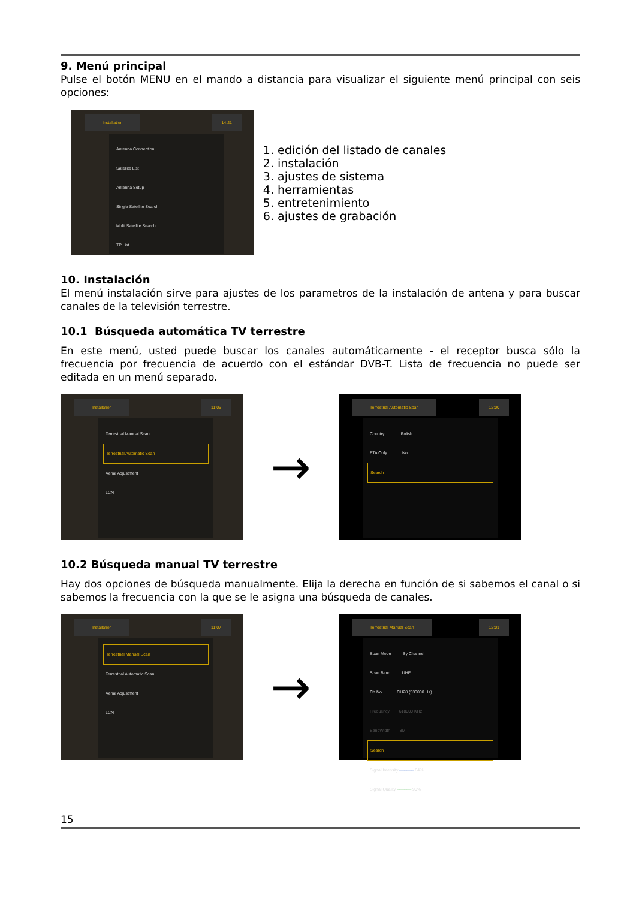9. Menú principal
Pulse el botón MENU en el mando a distancia para visualizar el siguiente menú principal con seis opciones:
Installation 14:21
Antenna Connection
Satellite List
Antenna Setup
Single Satellite Search
Multi Satellite Search
TP List
1. edición del listado de canales
2. instalación
3. ajustes de sistema
4. herramientas
5. entretenimiento
6. ajustes de grabación
10. Instalación
El menú instalación sirve para ajustes de los parametros de la instalación de antena y para buscar canales de la televisión terrestre.
10.1 Búsqueda automática TV terrestre
En este menú, usted puede buscar los canales automáticamente - el receptor busca sólo la frecuencia por frecuencia de acuerdo con el estándar DVB-T. Lista de frecuencia no puede ser editada en un menú separado.
Installation 11:06
Terrestrial Manual Scan
Terrestrial Automatic Scan
Aerial Adjustment
LCN
→
Terrestrial Automatic Scan 12:00
Country Polish
FTA Only No
Search
10.2 Búsqueda manual TV terrestre
Hay dos opciones de búsqueda manualmente. Elija la derecha en función de si sabemos el canal o si sabemos la frecuencia con la que se le asigna una búsqueda de canales.
Installation 11:07
Terrestrial Manual Scan
Terrestrial Automatic Scan
Aerial Adjustment
LCN
→
Terrestrial Manual Scan 12:01
Scan Mode By Channel
Scan Band UHF
Ch No CH28 (530000 Hz)
Frequency 618000 KHz
BandWidth 8M
Search
Signal Intensity ━━━━━━ 84%
Signal Quality ━━━━━━ 90%
15